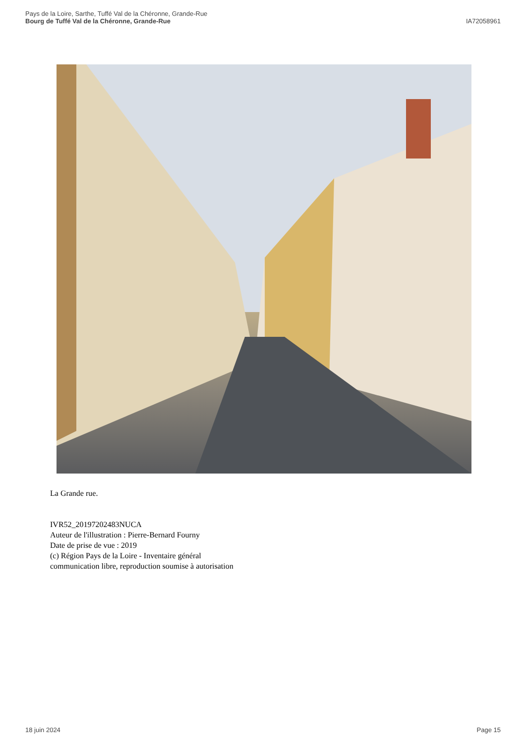Pays de la Loire, Sarthe, Tuffé Val de la Chéronne, Grande-Rue
Bourg de Tuffé Val de la Chéronne, Grande-Rue
IA72058961
La Grande rue.
IVR52_20197202483NUCA
Auteur de l'illustration : Pierre-Bernard Fourny
Date de prise de vue : 2019
(c) Région Pays de la Loire - Inventaire général
communication libre, reproduction soumise à autorisation
18 juin 2024 Page 15